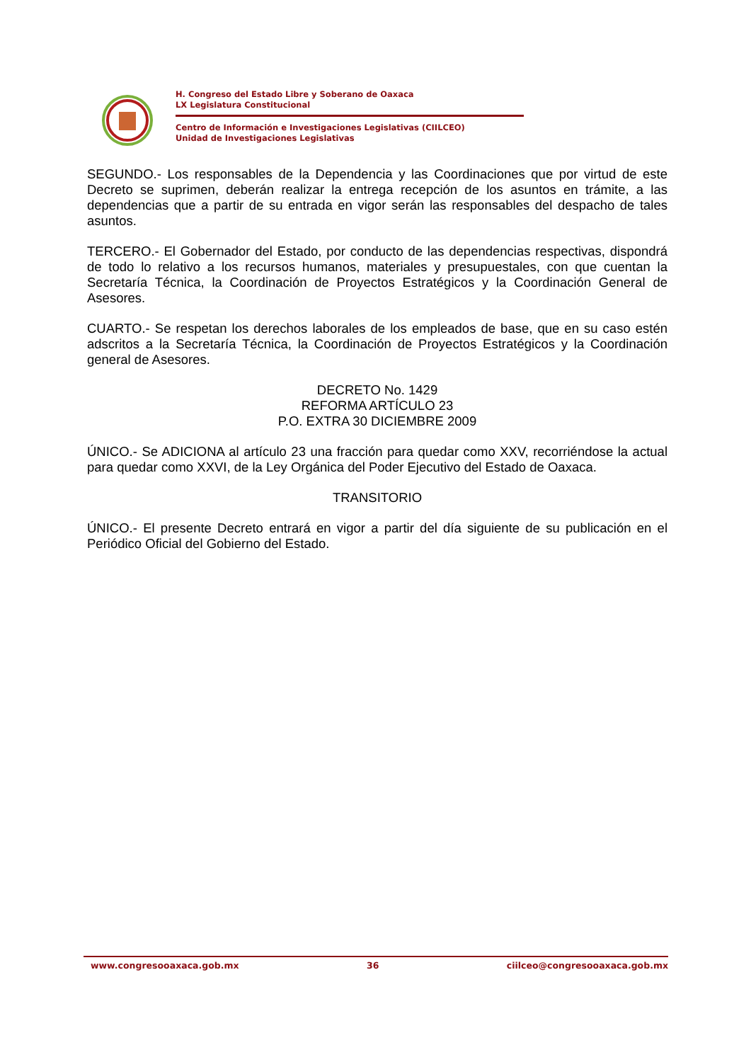H. Congreso del Estado Libre y Soberano de Oaxaca
LX Legislatura Constitucional
Centro de Información e Investigaciones Legislativas (CIILCEO)
Unidad de Investigaciones Legislativas
SEGUNDO.- Los responsables de la Dependencia y las Coordinaciones que por virtud de este Decreto se suprimen, deberán realizar la entrega recepción de los asuntos en trámite, a las dependencias que a partir de su entrada en vigor serán las responsables del despacho de tales asuntos.
TERCERO.- El Gobernador del Estado, por conducto de las dependencias respectivas, dispondrá de todo lo relativo a los recursos humanos, materiales y presupuestales, con que cuentan la Secretaría Técnica, la Coordinación de Proyectos Estratégicos y la Coordinación General de Asesores.
CUARTO.- Se respetan los derechos laborales de los empleados de base, que en su caso estén adscritos a la Secretaría Técnica, la Coordinación de Proyectos Estratégicos y la Coordinación general de Asesores.
DECRETO No. 1429
REFORMA ARTÍCULO 23
P.O. EXTRA 30 DICIEMBRE 2009
ÚNICO.- Se ADICIONA al artículo 23 una fracción para quedar como XXV, recorriéndose la actual para quedar como XXVI, de la Ley Orgánica del Poder Ejecutivo del Estado de Oaxaca.
TRANSITORIO
ÚNICO.- El presente Decreto entrará en vigor a partir del día siguiente de su publicación en el Periódico Oficial del Gobierno del Estado.
www.congresooaxaca.gob.mx 36 ciilceo@congresooaxaca.gob.mx